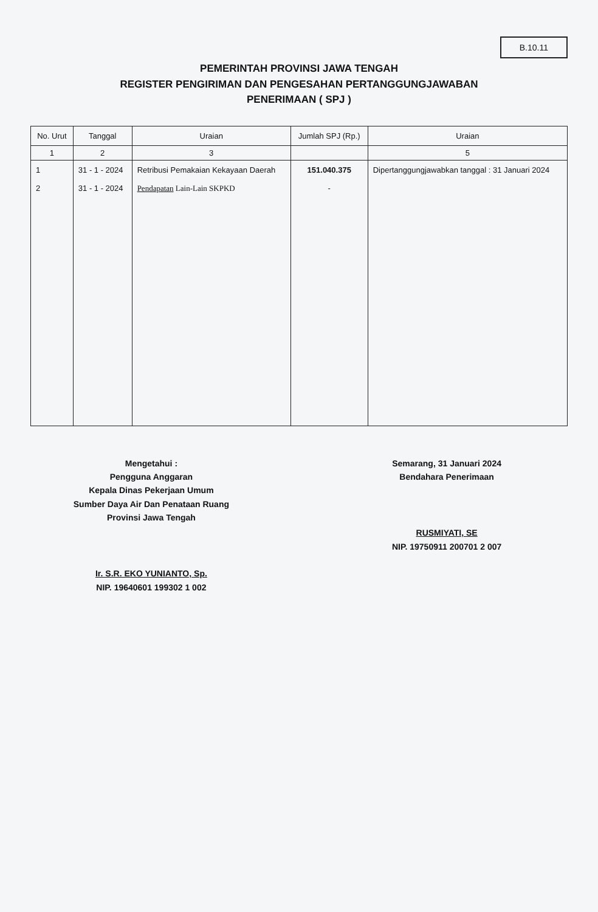B.10.11
PEMERINTAH PROVINSI JAWA TENGAH
REGISTER PENGIRIMAN DAN PENGESAHAN PERTANGGUNGJAWABAN
PENERIMAAN ( SPJ )
| No. Urut | Tanggal | Uraian | Jumlah SPJ (Rp.) | Uraian |
| --- | --- | --- | --- | --- |
| 1 | 2 | 3 | | 5 |
| 1 2 | 31 - 1 - 2024 31 - 1 - 2024 | Retribusi Pemakaian Kekayaan Daerah Pendapatan Lain-Lain SKPKD | 151.040.375 - | Dipertanggungjawabkan tanggal : 31 Januari 2024 |
Mengetahui :
Pengguna Anggaran
Kepala Dinas Pekerjaan Umum
Sumber Daya Air Dan Penataan Ruang
Provinsi Jawa Tengah
Ir. S.R. EKO YUNIANTO, Sp.
NIP. 19640601 199302 1 002
Semarang, 31 Januari 2024
Bendahara Penerimaan
RUSMIYATI, SE
NIP. 19750911 200701 2 007